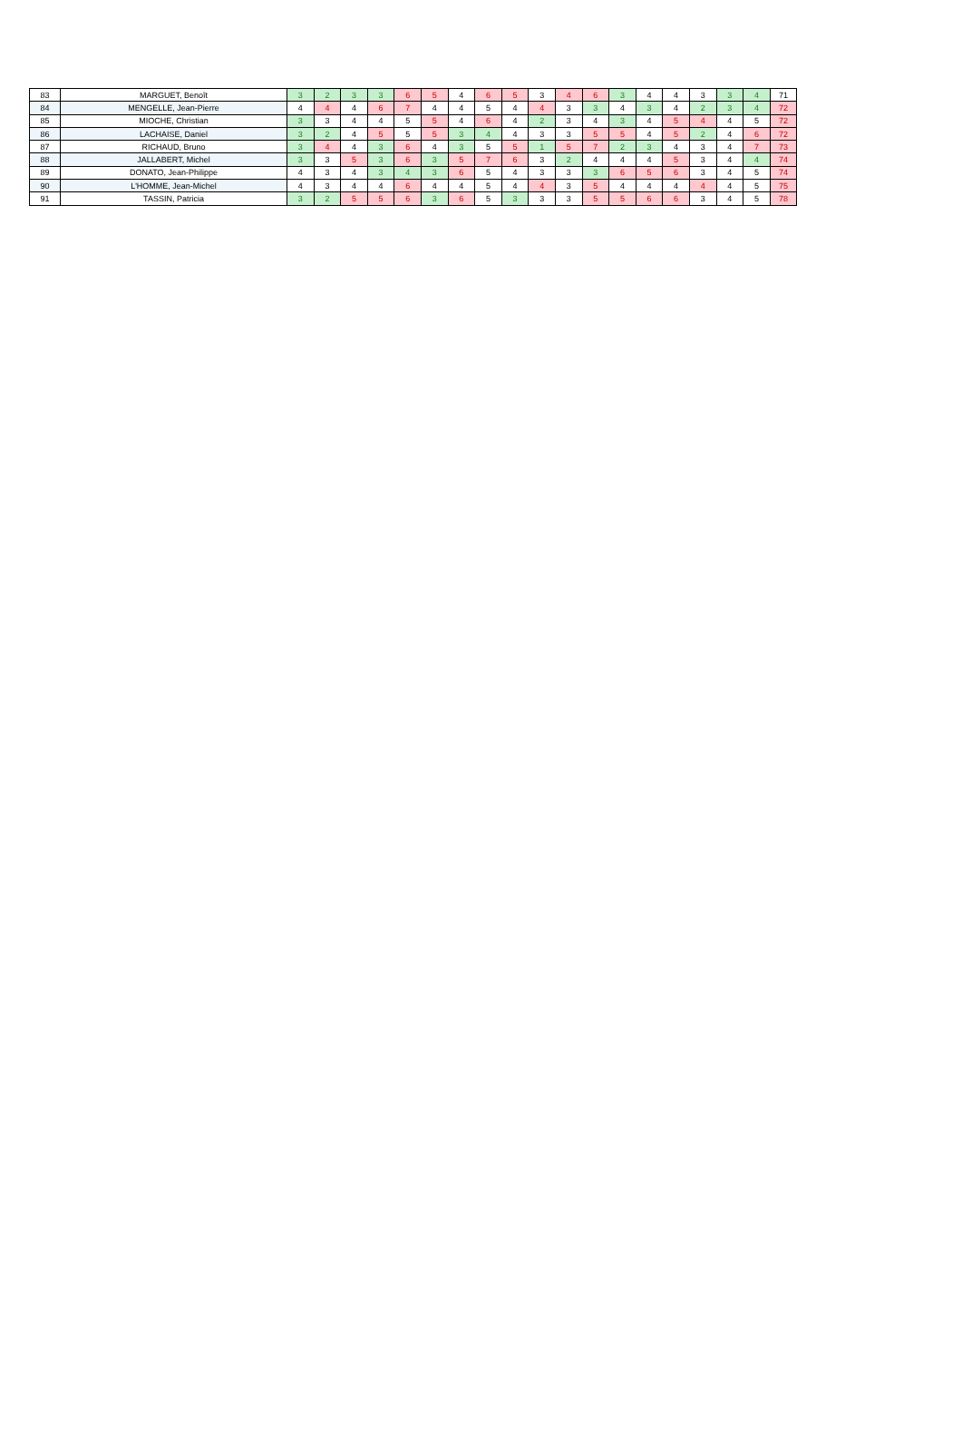| 83 | MARGUET, Benoît | 3 | 2 | 3 | 3 | 6 | 5 | 4 | 6 | 5 | 3 | 4 | 6 | 3 | 4 | 4 | 3 | 3 | 4 | 71 |
| 84 | MENGELLE, Jean-Pierre | 4 | 4 | 4 | 6 | 7 | 4 | 4 | 5 | 4 | 4 | 3 | 3 | 4 | 3 | 4 | 2 | 3 | 4 | 72 |
| 85 | MIOCHE, Christian | 3 | 3 | 4 | 4 | 5 | 5 | 4 | 6 | 4 | 2 | 3 | 4 | 3 | 4 | 5 | 4 | 4 | 5 | 72 |
| 86 | LACHAISE, Daniel | 3 | 2 | 4 | 5 | 5 | 5 | 3 | 4 | 4 | 3 | 3 | 5 | 5 | 4 | 5 | 2 | 4 | 6 | 72 |
| 87 | RICHAUD, Bruno | 3 | 4 | 4 | 3 | 6 | 4 | 3 | 5 | 5 | 1 | 5 | 7 | 2 | 3 | 4 | 3 | 4 | 7 | 73 |
| 88 | JALLABERT, Michel | 3 | 3 | 5 | 3 | 6 | 3 | 5 | 7 | 6 | 3 | 2 | 4 | 4 | 4 | 5 | 3 | 4 | 4 | 74 |
| 89 | DONATO, Jean-Philippe | 4 | 3 | 4 | 3 | 4 | 3 | 6 | 5 | 4 | 3 | 3 | 3 | 6 | 5 | 6 | 3 | 4 | 5 | 74 |
| 90 | L'HOMME, Jean-Michel | 4 | 3 | 4 | 4 | 6 | 4 | 4 | 5 | 4 | 4 | 3 | 5 | 4 | 4 | 4 | 4 | 4 | 5 | 75 |
| 91 | TASSIN, Patricia | 3 | 2 | 5 | 5 | 6 | 3 | 6 | 5 | 3 | 3 | 3 | 5 | 5 | 6 | 6 | 3 | 4 | 5 | 78 |